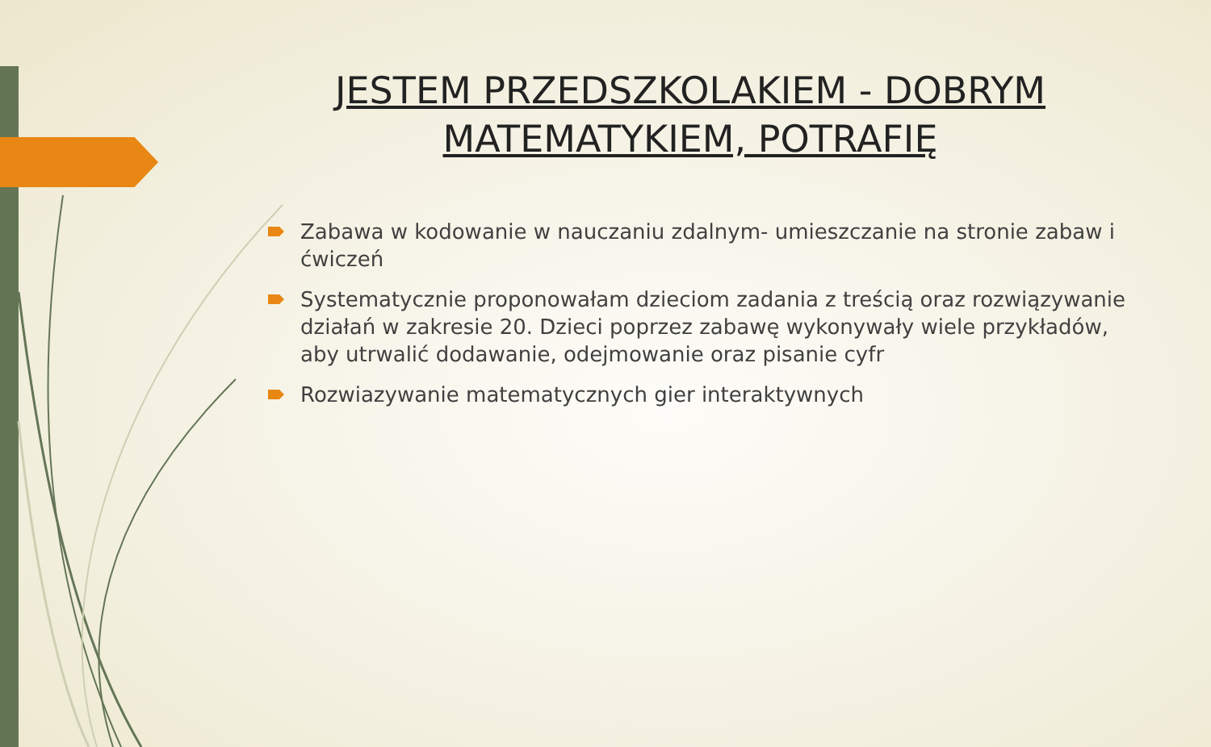JESTEM PRZEDSZKOLAKIEM - DOBRYM MATEMATYKIEM, POTRAFIĘ
Zabawa w kodowanie w nauczaniu zdalnym- umieszczanie na stronie zabaw i ćwiczeń
Systematycznie proponowałam dzieciom zadania z treścią oraz rozwiązywanie działań w zakresie 20. Dzieci poprzez zabawę wykonywały wiele przykładów, aby utrwalić dodawanie, odejmowanie oraz pisanie cyfr
Rozwiazywanie matematycznych gier interaktywnych